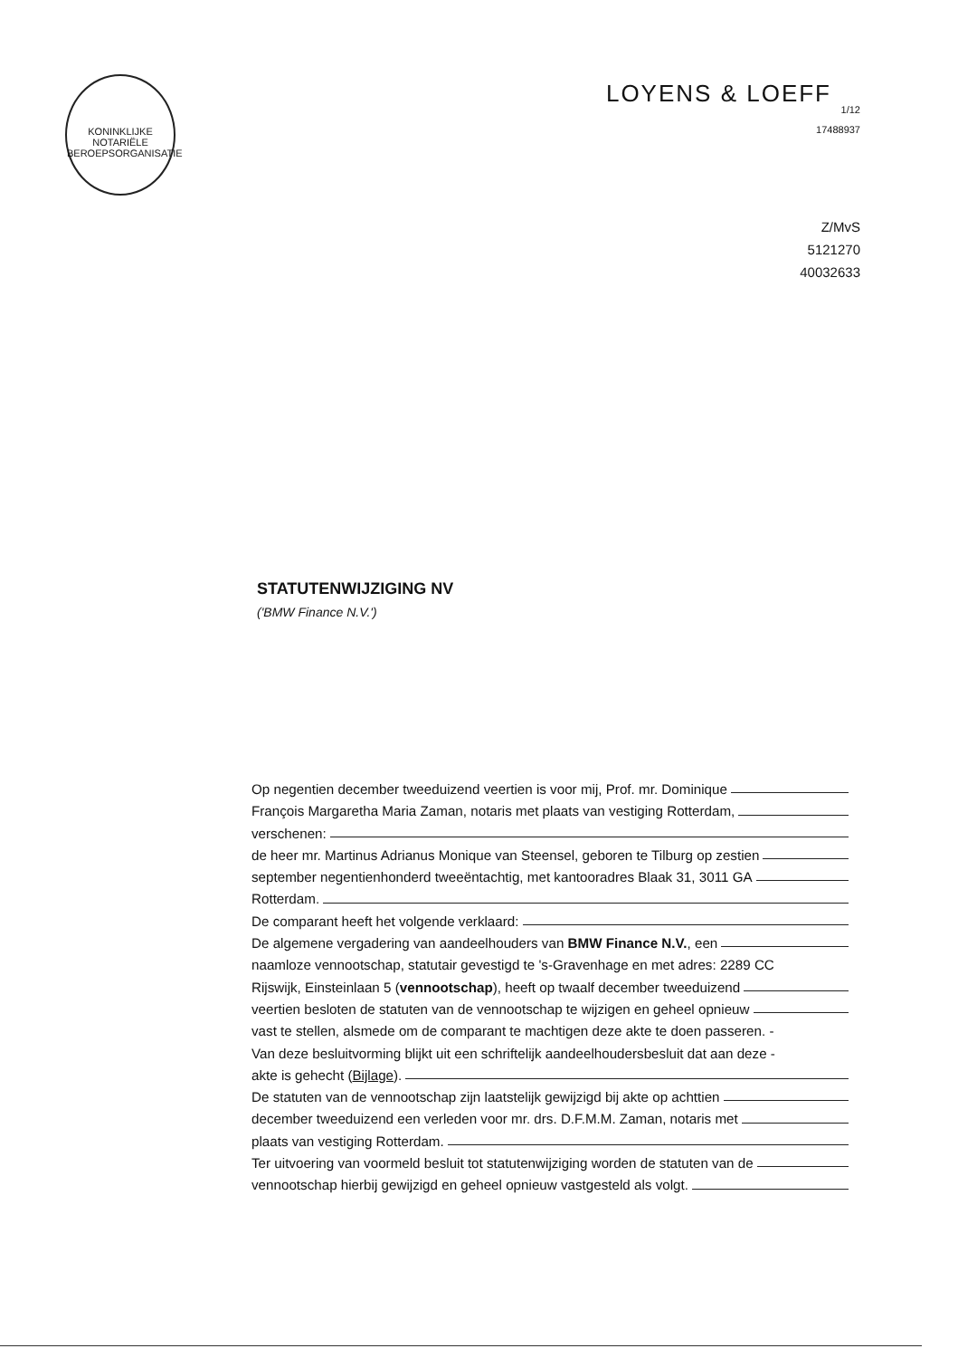KONINKLIJKE NOTARIËLE BEROEPSORGANISATIE
LOYENS & LOEFF
1/12
17488937
Z/MvS
5121270
40032633
STATUTENWIJZIGING NV
('BMW Finance N.V.')
Op negentien december tweeduizend veertien is voor mij, Prof. mr. Dominique
François Margaretha Maria Zaman, notaris met plaats van vestiging Rotterdam,
verschenen:
de heer mr. Martinus Adrianus Monique van Steensel, geboren te Tilburg op zestien
september negentienhonderd tweeëntachtig, met kantooradres Blaak 31, 3011 GA
Rotterdam.
De comparant heeft het volgende verklaard:
De algemene vergadering van aandeelhouders van BMW Finance N.V., een
naamloze vennootschap, statutair gevestigd te 's-Gravenhage en met adres: 2289 CC
Rijswijk, Einsteinlaan 5 (vennootschap), heeft op twaalf december tweeduizend
veertien besloten de statuten van de vennootschap te wijzigen en geheel opnieuw
vast te stellen, alsmede om de comparant te machtigen deze akte te doen passeren. -
Van deze besluitvorming blijkt uit een schriftelijk aandeelhoudersbesluit dat aan deze -
akte is gehecht (Bijlage).
De statuten van de vennootschap zijn laatstelijk gewijzigd bij akte op achttien
december tweeduizend een verleden voor mr. drs. D.F.M.M. Zaman, notaris met
plaats van vestiging Rotterdam.
Ter uitvoering van voormeld besluit tot statutenwijziging worden de statuten van de
vennootschap hierbij gewijzigd en geheel opnieuw vastgesteld als volgt.